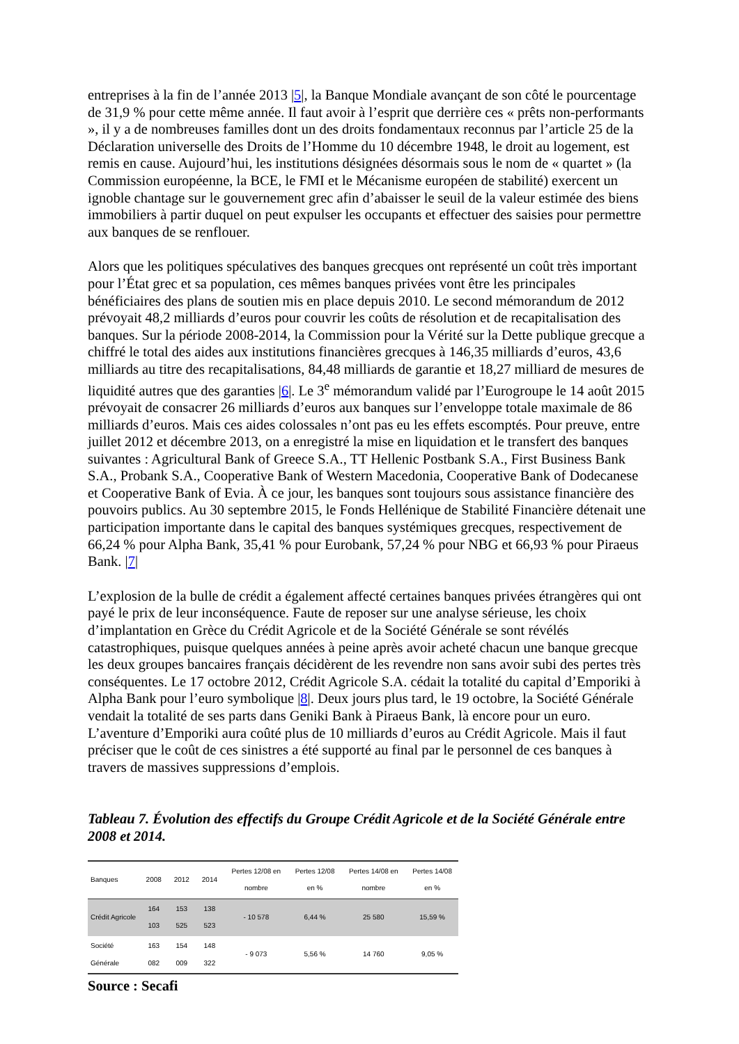entreprises à la fin de l’année 2013 |5|, la Banque Mondiale avançant de son côté le pourcentage de 31,9 % pour cette même année. Il faut avoir à l’esprit que derrière ces « prêts non-performants », il y a de nombreuses familles dont un des droits fondamentaux reconnus par l’article 25 de la Déclaration universelle des Droits de l’Homme du 10 décembre 1948, le droit au logement, est remis en cause. Aujourd’hui, les institutions désignées désormais sous le nom de « quartet » (la Commission européenne, la BCE, le FMI et le Mécanisme européen de stabilité) exercent un ignoble chantage sur le gouvernement grec afin d’abaisser le seuil de la valeur estimée des biens immobiliers à partir duquel on peut expulser les occupants et effectuer des saisies pour permettre aux banques de se renflouer.
Alors que les politiques spéculatives des banques grecques ont représenté un coût très important pour l’État grec et sa population, ces mêmes banques privées vont être les principales bénéficiaires des plans de soutien mis en place depuis 2010. Le second mémorandum de 2012 prévoyait 48,2 milliards d’euros pour couvrir les coûts de résolution et de recapitalisation des banques. Sur la période 2008-2014, la Commission pour la Vérité sur la Dette publique grecque a chiffré le total des aides aux institutions financières grecques à 146,35 milliards d’euros, 43,6 milliards au titre des recapitalisations, 84,48 milliards de garantie et 18,27 milliard de mesures de liquidité autres que des garanties |6|. Le 3<sup>e</sup> mémorandum validé par l’Eurogroupe le 14 août 2015 prévoyait de consacrer 26 milliards d’euros aux banques sur l’enveloppe totale maximale de 86 milliards d’euros. Mais ces aides colossales n’ont pas eu les effets escomptés. Pour preuve, entre juillet 2012 et décembre 2013, on a enregistré la mise en liquidation et le transfert des banques suivantes : Agricultural Bank of Greece S.A., TT Hellenic Postbank S.A., First Business Bank S.A., Probank S.A., Cooperative Bank of Western Macedonia, Cooperative Bank of Dodecanese et Cooperative Bank of Evia. À ce jour, les banques sont toujours sous assistance financière des pouvoirs publics. Au 30 septembre 2015, le Fonds Hellénique de Stabilité Financière détenait une participation importante dans le capital des banques systémiques grecques, respectivement de 66,24 % pour Alpha Bank, 35,41 % pour Eurobank, 57,24 % pour NBG et 66,93 % pour Piraeus Bank. |7|
L’explosion de la bulle de crédit a également affecté certaines banques privées étrangères qui ont payé le prix de leur inconséquence. Faute de reposer sur une analyse sérieuse, les choix d’implantation en Grèce du Crédit Agricole et de la Société Générale se sont révélés catastrophiques, puisque quelques années à peine après avoir acheté chacun une banque grecque les deux groupes bancaires français décidèrent de les revendre non sans avoir subi des pertes très conséquentes. Le 17 octobre 2012, Crédit Agricole S.A. cédait la totalité du capital d’Emporiki à Alpha Bank pour l’euro symbolique |8|. Deux jours plus tard, le 19 octobre, la Société Générale vendait la totalité de ses parts dans Geniki Bank à Piraeus Bank, là encore pour un euro. L’aventure d’Emporiki aura coûté plus de 10 milliards d’euros au Crédit Agricole. Mais il faut préciser que le coût de ces sinistres a été supporté au final par le personnel de ces banques à travers de massives suppressions d’emplois.
Tableau 7. Évolution des effectifs du Groupe Crédit Agricole et de la Société Générale entre 2008 et 2014.
| Banques | 2008 | 2012 | 2014 | Pertes 12/08 en nombre | Pertes 12/08 en % | Pertes 14/08 en nombre | Pertes 14/08 en % |
| --- | --- | --- | --- | --- | --- | --- | --- |
| Crédit Agricole | 164 103 | 153 525 | 138 523 | - 10 578 | 6,44 % | 25 580 | 15,59 % |
| Société Générale | 163 082 | 154 009 | 148 322 | - 9 073 | 5,56 % | 14 760 | 9,05 % |
Source : Secafi